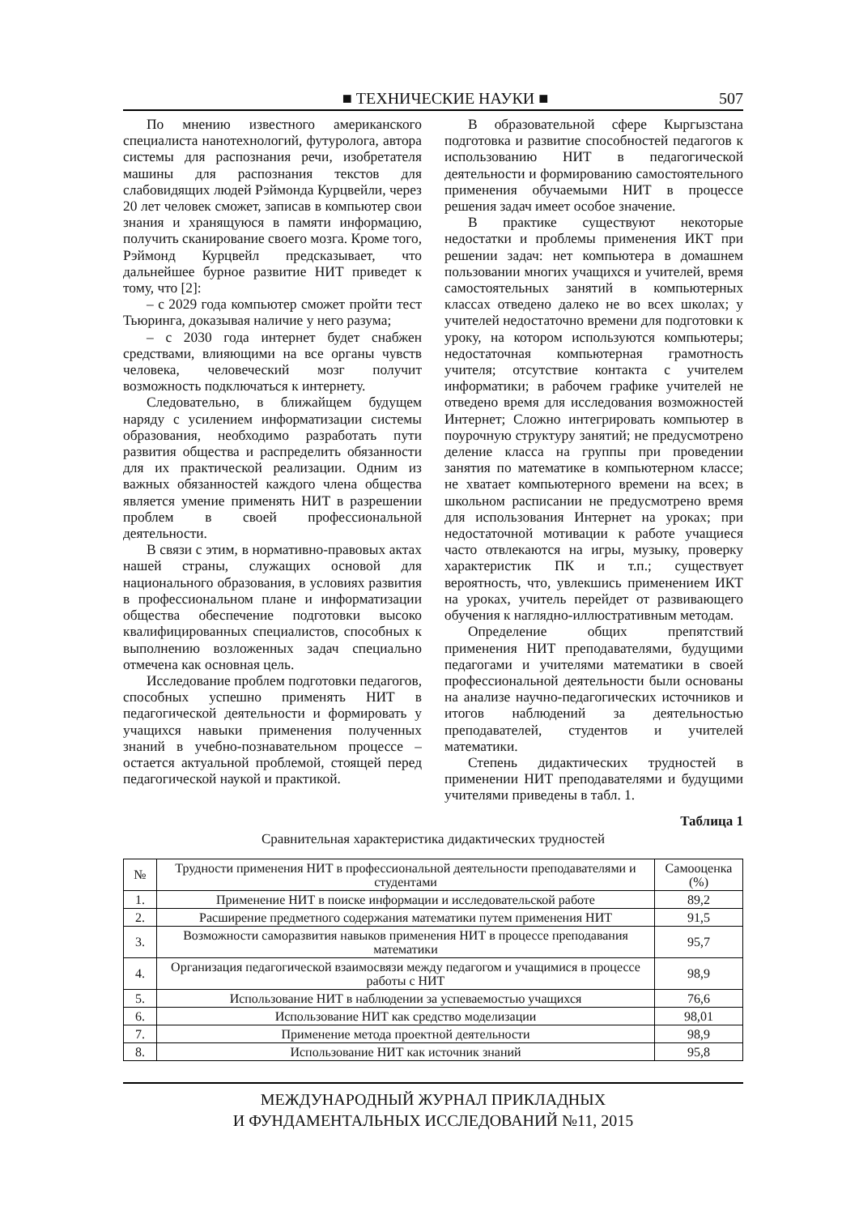■ ТЕХНИЧЕСКИЕ НАУКИ ■ 507
По мнению известного американского специалиста нанотехнологий, футуролога, автора системы для распознания речи, изобретателя машины для распознания текстов для слабовидящих людей Рэймонда Курцвейли, через 20 лет человек сможет, записав в компьютер свои знания и хранящуюся в памяти информацию, получить сканирование своего мозга. Кроме того, Рэймонд Курцвейл предсказывает, что дальнейшее бурное развитие НИТ приведет к тому, что [2]:
– с 2029 года компьютер сможет пройти тест Тьюринга, доказывая наличие у него разума;
– с 2030 года интернет будет снабжен средствами, влияющими на все органы чувств человека, человеческий мозг получит возможность подключаться к интернету.
Следовательно, в ближайщем будущем наряду с усилением информатизации системы образования, необходимо разработать пути развития общества и распределить обязанности для их практической реализации. Одним из важных обязанностей каждого члена общества является умение применять НИТ в разрешении проблем в своей профессиональной деятельности.
В связи с этим, в нормативно-правовых актах нашей страны, служащих основой для национального образования, в условиях развития в профессиональном плане и информатизации общества обеспечение подготовки высоко квалифицированных специалистов, способных к выполнению возложенных задач специально отмечена как основная цель.
Исследование проблем подготовки педагогов, способных успешно применять НИТ в педагогической деятельности и формировать у учащихся навыки применения полученных знаний в учебно-познавательном процессе – остается актуальной проблемой, стоящей перед педагогической наукой и практикой.
В образовательной сфере Кыргызстана подготовка и развитие способностей педагогов к использованию НИТ в педагогической деятельности и формированию самостоятельного применения обучаемыми НИТ в процессе решения задач имеет особое значение.
В практике существуют некоторые недостатки и проблемы применения ИКТ при решении задач: нет компьютера в домашнем пользовании многих учащихся и учителей, время самостоятельных занятий в компьютерных классах отведено далеко не во всех школах; у учителей недостаточно времени для подготовки к уроку, на котором используются компьютеры; недостаточная компьютерная грамотность учителя; отсутствие контакта с учителем информатики; в рабочем графике учителей не отведено время для исследования возможностей Интернет; Сложно интегрировать компьютер в поурочную структуру занятий; не предусмотрено деление класса на группы при проведении занятия по математике в компьютерном классе; не хватает компьютерного времени на всех; в школьном расписании не предусмотрено время для использования Интернет на уроках; при недостаточной мотивации к работе учащиеся часто отвлекаются на игры, музыку, проверку характеристик ПК и т.п.; существует вероятность, что, увлекшись применением ИКТ на уроках, учитель перейдет от развивающего обучения к наглядно-иллюстративным методам.
Определение общих препятствий применения НИТ преподавателями, будущими педагогами и учителями математики в своей профессиональной деятельности были основаны на анализе научно-педагогических источников и итогов наблюдений за деятельностью преподавателей, студентов и учителей математики.
Степень дидактических трудностей в применении НИТ преподавателями и будущими учителями приведены в табл. 1.
Таблица 1
Сравнительная характеристика дидактических трудностей
| № | Трудности применения НИТ в профессиональной деятельности преподавателями и студентами | Самооценка (%) |
| --- | --- | --- |
| 1. | Применение НИТ в поиске информации и исследовательской работе | 89,2 |
| 2. | Расширение предметного содержания математики путем применения НИТ | 91,5 |
| 3. | Возможности саморазвития навыков применения НИТ в процессе преподавания математики | 95,7 |
| 4. | Организация педагогической взаимосвязи между педагогом и учащимися в процессе работы с НИТ | 98,9 |
| 5. | Использование НИТ в наблюдении за успеваемостью учащихся | 76,6 |
| 6. | Использование НИТ как средство моделизации | 98,01 |
| 7. | Применение метода проектной деятельности | 98,9 |
| 8. | Использование НИТ как источник знаний | 95,8 |
МЕЖДУНАРОДНЫЙ ЖУРНАЛ ПРИКЛАДНЫХ
И ФУНДАМЕНТАЛЬНЫХ ИССЛЕДОВАНИЙ №11, 2015